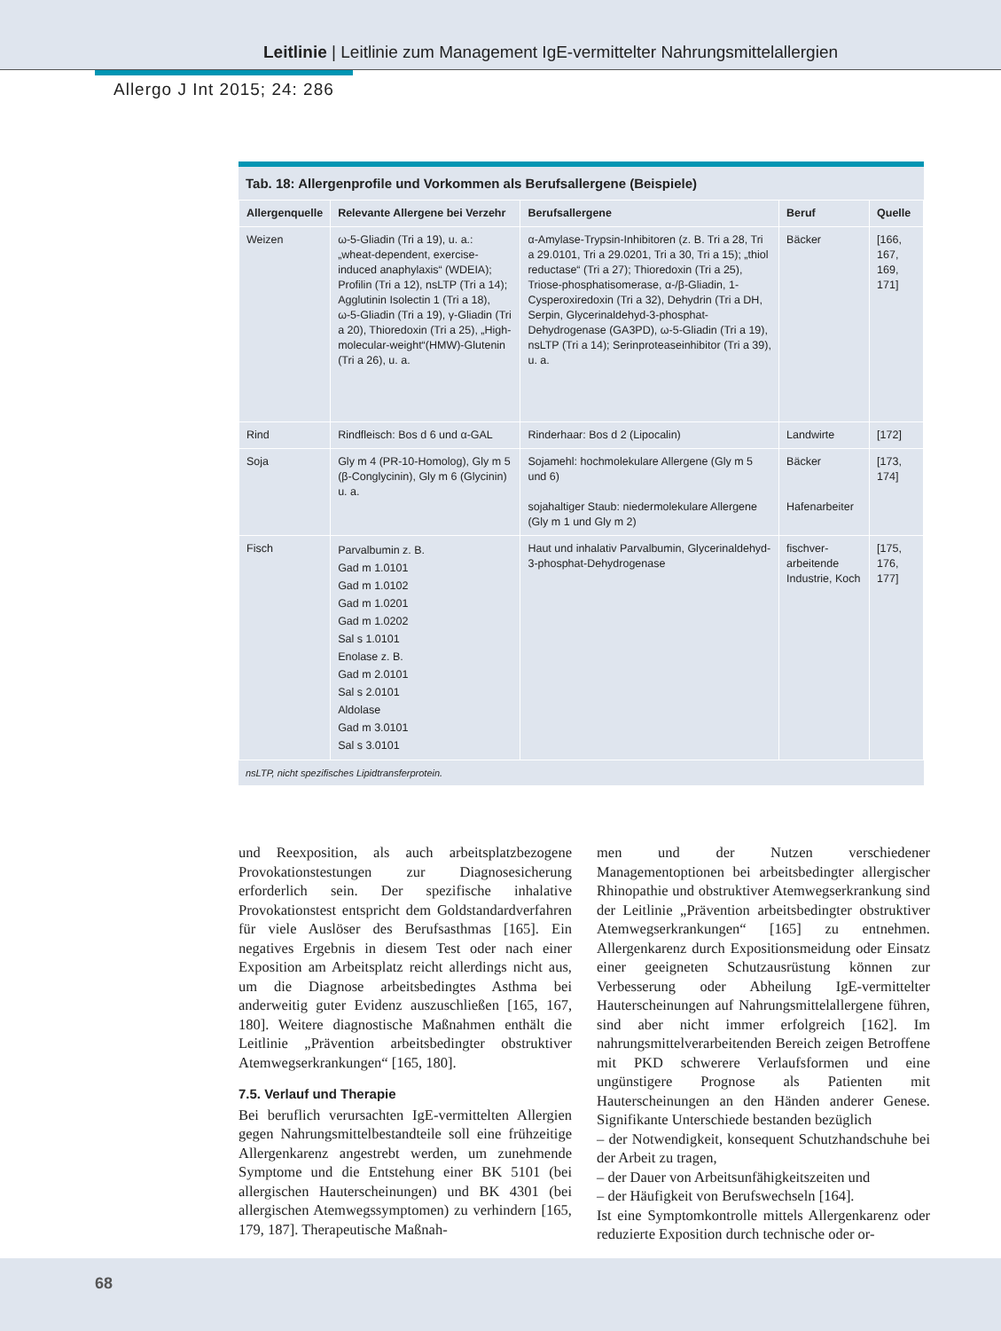Leitlinie | Leitlinie zum Management IgE-vermittelter Nahrungsmittelallergien
Allergo J Int 2015; 24: 286
Tab. 18: Allergenprofile und Vorkommen als Berufsallergene (Beispiele)
| Allergenquelle | Relevante Allergene bei Verzehr | Berufsallergene | Beruf | Quelle |
| --- | --- | --- | --- | --- |
| Weizen | ω-5-Gliadin (Tri a 19), u. a.: „wheat-dependent, exercise-induced anaphylaxis“ (WDEIA); Profilin (Tri a 12), nsLTP (Tri a 14); Agglutinin Isolectin 1 (Tri a 18), ω-5-Gliadin (Tri a 19), γ-Gliadin (Tri a 20), Thioredoxin (Tri a 25), „High-molecular-weight“(HMW)-Glutenin (Tri a 26), u. a. | α-Amylase-Trypsin-Inhibitoren (z. B. Tri a 28, Tri a 29.0101, Tri a 29.0201, Tri a 30, Tri a 15); „thiol reductase“ (Tri a 27); Thioredoxin (Tri a 25), Triose-phosphatisomerase, α-/β-Gliadin, 1-Cysperoxiredoxin (Tri a 32), Dehydrin (Tri a DH, Serpin, Glycerinaldehyd-3-phosphat-Dehydrogenase (GA3PD), ω-5-Gliadin (Tri a 19), nsLTP (Tri a 14); Serinproteaseinhibitor (Tri a 39), u. a. | Bäcker | [166, 167, 169, 171] |
| Rind | Rindfleisch: Bos d 6 und α-GAL | Rinderhaar: Bos d 2 (Lipocalin) | Landwirte | [172] |
| Soja | Gly m 4 (PR-10-Homolog), Gly m 5 (β-Conglycinin), Gly m 6 (Glycinin) u. a. | Sojamehl: hochmolekulare Allergene (Gly m 5 und 6) sojahaltiger Staub: niedermolekulare Allergene (Gly m 1 und Gly m 2) | Bäcker Hafenarbeiter | [173, 174] |
| Fisch | Parvalbumin z. B. Gad m 1.0101 Gad m 1.0102 Gad m 1.0201 Gad m 1.0202 Sal s 1.0101 Enolase z. B. Gad m 2.0101 Sal s 2.0101 Aldolase Gad m 3.0101 Sal s 3.0101 | Haut und inhalativ Parvalbumin, Glycerinaldehyd-3-phosphat-Dehydrogenase | fischver-arbeitende Industrie, Koch | [175, 176, 177] |
nsLTP, nicht spezifisches Lipidtransferprotein.
und Reexposition, als auch arbeitsplatzbezogene Provokationstestungen zur Diagnosesicherung erforderlich sein. Der spezifische inhalative Provokationstest entspricht dem Goldstandardverfahren für viele Auslöser des Berufsasthmas [165]. Ein negatives Ergebnis in diesem Test oder nach einer Exposition am Arbeitsplatz reicht allerdings nicht aus, um die Diagnose arbeitsbedingtes Asthma bei anderweitig guter Evidenz auszuschließen [165, 167, 180]. Weitere diagnostische Maßnahmen enthält die Leitlinie „Prävention arbeitsbedingter obstruktiver Atemwegserkrankungen“ [165, 180].
7.5. Verlauf und Therapie
Bei beruflich verursachten IgE-vermittelten Allergien gegen Nahrungsmittelbestandteile soll eine frühzeitige Allergenkarenz angestrebt werden, um zunehmende Symptome und die Entstehung einer BK 5101 (bei allergischen Hauterscheinungen) und BK 4301 (bei allergischen Atemwegssymptomen) zu verhindern [165, 179, 187]. Therapeutische Maßnah-
men und der Nutzen verschiedener Managementoptionen bei arbeitsbedingter allergischer Rhinopathie und obstruktiver Atemwegserkrankung sind der Leitlinie „Prävention arbeitsbedingter obstruktiver Atemwegserkrankungen“ [165] zu entnehmen. Allergenkarenz durch Expositionsmeidung oder Einsatz einer geeigneten Schutzausrüstung können zur Verbesserung oder Abheilung IgE-vermittelter Hauterscheinungen auf Nahrungsmittelallergene führen, sind aber nicht immer erfolgreich [162]. Im nahrungsmittelverarbeitenden Bereich zeigen Betroffene mit PKD schwerere Verlaufsformen und eine ungünstigere Prognose als Patienten mit Hauterscheinungen an den Händen anderer Genese. Signifikante Unterschiede bestanden bezüglich
– der Notwendigkeit, konsequent Schutzhandschuhe bei der Arbeit zu tragen,
– der Dauer von Arbeitsunfähigkeitszeiten und
– der Häufigkeit von Berufswechseln [164].
Ist eine Symptomkontrolle mittels Allergenkarenz oder reduzierte Exposition durch technische oder or-
68